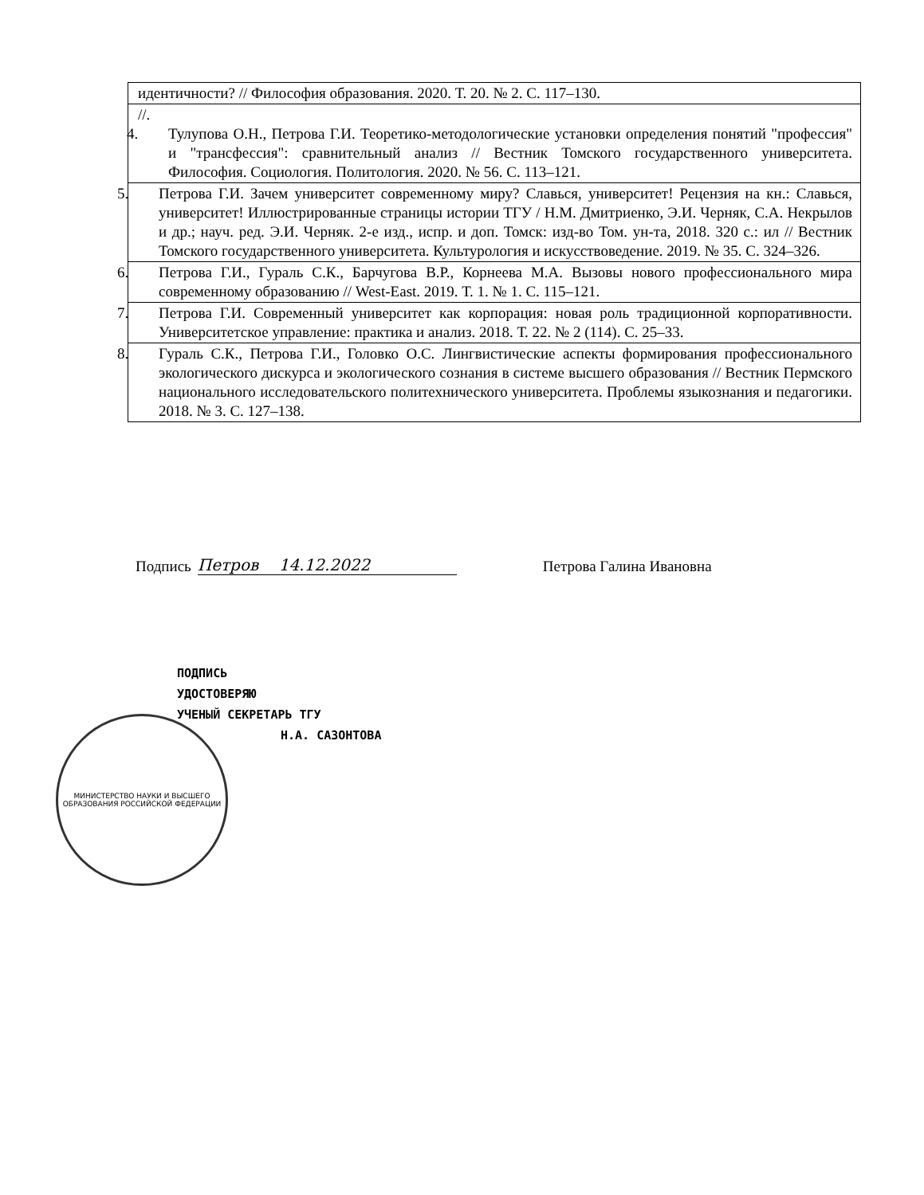| идентичности? // Философия образования. 2020. Т. 20. № 2. С. 117–130. |
| //. 4. Тулупова О.Н., Петрова Г.И. Теоретико-методологические установки определения понятий "профессия" и "трансфессия": сравнительный анализ // Вестник Томского государственного университета. Философия. Социология. Политология. 2020. № 56. С. 113–121. |
| 5. Петрова Г.И. Зачем университет современному миру? Славься, университет! Рецензия на кн.: Славься, университет! Иллюстрированные страницы истории ТГУ / Н.М. Дмитриенко, Э.И. Черняк, С.А. Некрылов и др.; науч. ред. Э.И. Черняк. 2-е изд., испр. и доп. Томск: изд-во Том. ун-та, 2018. 320 с.: ил // Вестник Томского государственного университета. Культурология и искусствоведение. 2019. № 35. С. 324–326. |
| 6. Петрова Г.И., Гураль С.К., Барчугова В.Р., Корнеева М.А. Вызовы нового профессионального мира современному образованию // West-East. 2019. Т. 1. № 1. С. 115–121. |
| 7. Петрова Г.И. Современный университет как корпорация: новая роль традиционной корпоративности. Университетское управление: практика и анализ. 2018. Т. 22. № 2 (114). С. 25–33. |
| 8. Гураль С.К., Петрова Г.И., Головко О.С. Лингвистические аспекты формирования профессионального экологического дискурса и экологического сознания в системе высшего образования // Вестник Пермского национального исследовательского политехнического университета. Проблемы языкознания и педагогики. 2018. № 3. С. 127–138. |
Подпись Петров 14.12.2022 Петрова Галина Ивановна
ПОДПИСЬ
УДОСТОВЕРЯЮ
УЧЕНЫЙ СЕКРЕТАРЬ ТГУ
Н.А. САЗОНТОВА
МИНИСТЕРСТВО НАУКИ И ВЫСШЕГО ОБРАЗОВАНИЯ РОССИЙСКОЙ ФЕДЕРАЦИИ